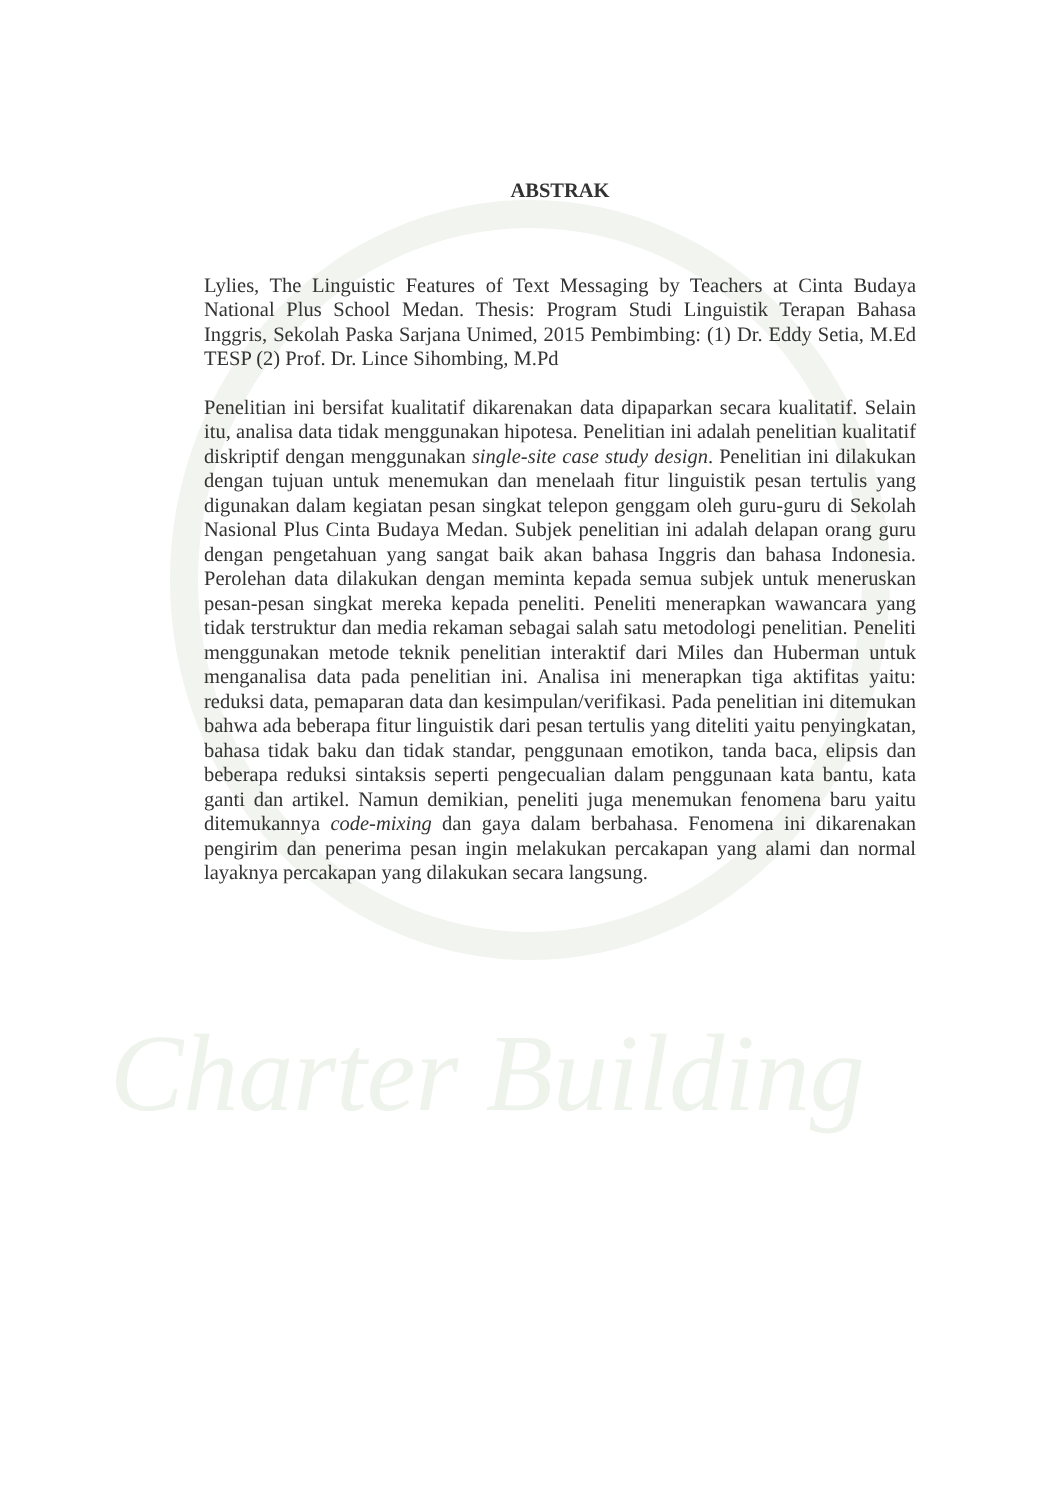Charter Building
ABSTRAK
Lylies, The Linguistic Features of Text Messaging by Teachers at Cinta Budaya National Plus School Medan. Thesis: Program Studi Linguistik Terapan Bahasa Inggris, Sekolah Paska Sarjana Unimed, 2015 Pembimbing: (1) Dr. Eddy Setia, M.Ed TESP (2) Prof. Dr. Lince Sihombing, M.Pd
Penelitian ini bersifat kualitatif dikarenakan data dipaparkan secara kualitatif. Selain itu, analisa data tidak menggunakan hipotesa. Penelitian ini adalah penelitian kualitatif diskriptif dengan menggunakan single-site case study design. Penelitian ini dilakukan dengan tujuan untuk menemukan dan menelaah fitur linguistik pesan tertulis yang digunakan dalam kegiatan pesan singkat telepon genggam oleh guru-guru di Sekolah Nasional Plus Cinta Budaya Medan. Subjek penelitian ini adalah delapan orang guru dengan pengetahuan yang sangat baik akan bahasa Inggris dan bahasa Indonesia. Perolehan data dilakukan dengan meminta kepada semua subjek untuk meneruskan pesan-pesan singkat mereka kepada peneliti. Peneliti menerapkan wawancara yang tidak terstruktur dan media rekaman sebagai salah satu metodologi penelitian. Peneliti menggunakan metode teknik penelitian interaktif dari Miles dan Huberman untuk menganalisa data pada penelitian ini. Analisa ini menerapkan tiga aktifitas yaitu: reduksi data, pemaparan data dan kesimpulan/verifikasi. Pada penelitian ini ditemukan bahwa ada beberapa fitur linguistik dari pesan tertulis yang diteliti yaitu penyingkatan, bahasa tidak baku dan tidak standar, penggunaan emotikon, tanda baca, elipsis dan beberapa reduksi sintaksis seperti pengecualian dalam penggunaan kata bantu, kata ganti dan artikel. Namun demikian, peneliti juga menemukan fenomena baru yaitu ditemukannya code-mixing dan gaya dalam berbahasa. Fenomena ini dikarenakan pengirim dan penerima pesan ingin melakukan percakapan yang alami dan normal layaknya percakapan yang dilakukan secara langsung.